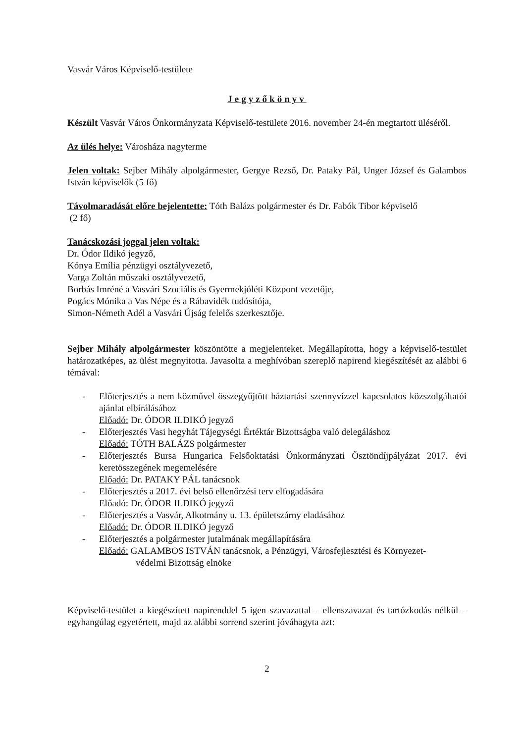Vasvár Város Képviselő-testülete
Jegyzőkönyv
Készült Vasvár Város Önkormányzata Képviselő-testülete 2016. november 24-én megtartott üléséről.
Az ülés helye: Városháza nagyterme
Jelen voltak: Sejber Mihály alpolgármester, Gergye Rezső, Dr. Pataky Pál, Unger József és Galambos István képviselők (5 fő)
Távolmaradását előre bejelentette: Tóth Balázs polgármester és Dr. Fabók Tibor képviselő
(2 fő)
Tanácskozási joggal jelen voltak:
Dr. Ódor Ildikó jegyző,
Kónya Emília pénzügyi osztályvezető,
Varga Zoltán műszaki osztályvezető,
Borbás Imréné a Vasvári Szociális és Gyermekjóléti Központ vezetője,
Pogács Mónika a Vas Népe és a Rábavidék tudósítója,
Simon-Németh Adél a Vasvári Újság felelős szerkesztője.
Sejber Mihály alpolgármester köszöntötte a megjelenteket. Megállapította, hogy a képviselő-testület határozatképes, az ülést megnyitotta. Javasolta a meghívóban szereplő napirend kiegészítését az alábbi 6 témával:
- Előterjesztés a nem közművel összegyűjtött háztartási szennyvízzel kapcsolatos közszolgáltatói ajánlat elbírálásához
Előadó: Dr. ÓDOR ILDIKÓ jegyző
- Előterjesztés Vasi hegyhát Tájegységi Értéktár Bizottságba való delegáláshoz
Előadó: TÓTH BALÁZS polgármester
- Előterjesztés Bursa Hungarica Felsőoktatási Önkormányzati Ösztöndíjpályázat 2017. évi keretösszegének megemelésére
Előadó: Dr. PATAKY PÁL tanácsnok
- Előterjesztés a 2017. évi belső ellenőrzési terv elfogadására
Előadó: Dr. ÓDOR ILDIKÓ jegyző
- Előterjesztés a Vasvár, Alkotmány u. 13. épületszárny eladásához
Előadó: Dr. ÓDOR ILDIKÓ jegyző
- Előterjesztés a polgármester jutalmának megállapítására
Előadó: GALAMBOS ISTVÁN tanácsnok, a Pénzügyi, Városfejlesztési és Környezet-
védelmi Bizottság elnöke
Képviselő-testület a kiegészített napirenddel 5 igen szavazattal – ellenszavazat és tartózkodás nélkül – egyhangúlag egyetértett, majd az alábbi sorrend szerint jóváhagyta azt:
2